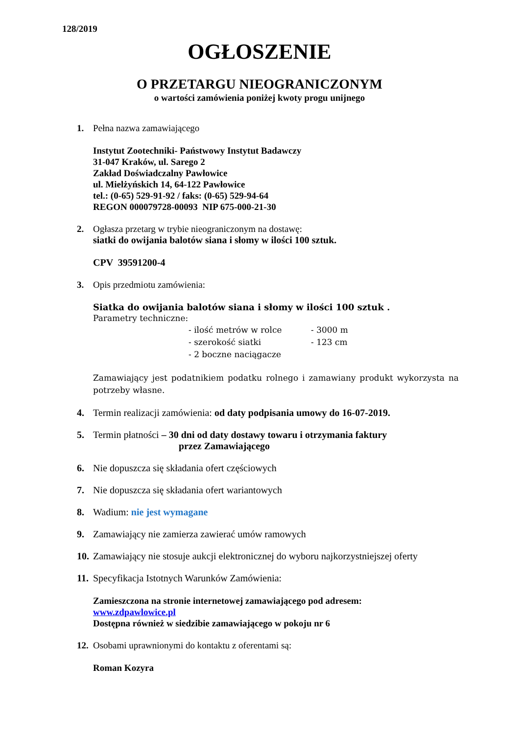128/2019
OGŁOSZENIE
O PRZETARGU NIEOGRANICZONYM
o wartości zamówienia poniżej kwoty progu unijnego
1. Pełna nazwa zamawiającego
Instytut Zootechniki- Państwowy Instytut Badawczy
31-047 Kraków, ul. Sarego 2
Zakład Doświadczalny Pawłowice
ul. Mielżyńskich 14, 64-122 Pawłowice
tel.: (0-65) 529-91-92 / faks: (0-65) 529-94-64
REGON 000079728-00093 NIP 675-000-21-30
2. Ogłasza przetarg w trybie nieograniczonym na dostawę:
siatki do owijania balotów siana i słomy w ilości 100 sztuk.
CPV 39591200-4
3. Opis przedmiotu zamówienia:
Siatka do owijania balotów siana i słomy w ilości 100 sztuk .
Parametry techniczne:
- ilość metrów w rolce - 3000 m - szerokość siatki - 123 cm - 2 boczne naciągacze
Zamawiający jest podatnikiem podatku rolnego i zamawiany produkt wykorzysta na potrzeby własne.
4. Termin realizacji zamówienia: od daty podpisania umowy do 16-07-2019.
5. Termin płatności – 30 dni od daty dostawy towaru i otrzymania faktury
przez Zamawiającego
6. Nie dopuszcza się składania ofert częściowych
7. Nie dopuszcza się składania ofert wariantowych
8. Wadium: nie jest wymagane
9. Zamawiający nie zamierza zawierać umów ramowych
10.
Zamawiający nie stosuje aukcji elektronicznej do wyboru najkorzystniejszej oferty
11.
Specyfikacja Istotnych Warunków Zamówienia:
Zamieszczona na stronie internetowej zamawiającego pod adresem:
www.zdpawlowice.pl
Dostępna również w siedzibie zamawiającego w pokoju nr 6
12.
Osobami uprawnionymi do kontaktu z oferentami są:
Roman Kozyra